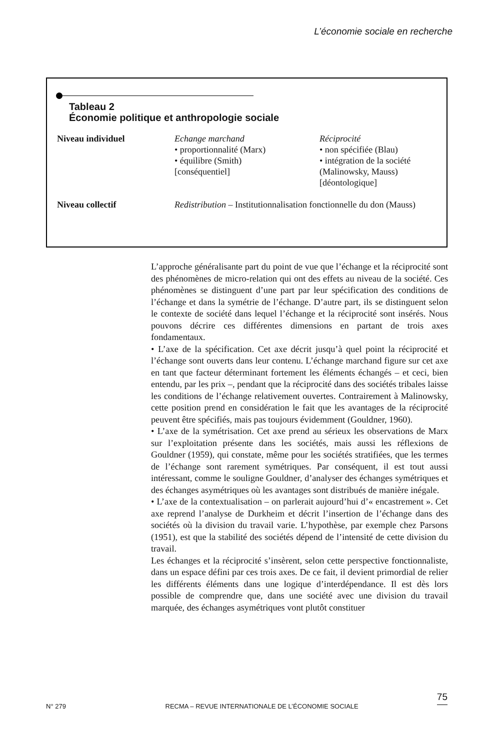L’économie sociale en recherche
Tableau 2
Économie politique et anthropologie sociale
| Niveau individuel | Echange marchand • proportionnalité (Marx) • équilibre (Smith) [conséquentiel] | Réciprocité • non spécifiée (Blau) • intégration de la société (Malinowsky, Mauss) [déontologique] |
| Niveau collectif | Redistribution – Institutionnalisation fonctionnelle du don (Mauss) | |
L’approche généralisante part du point de vue que l’échange et la réciprocité sont des phénomènes de micro-relation qui ont des effets au niveau de la société. Ces phénomènes se distinguent d’une part par leur spécification des conditions de l’échange et dans la symétrie de l’échange. D’autre part, ils se distinguent selon le contexte de société dans lequel l’échange et la réciprocité sont insérés. Nous pouvons décrire ces différentes dimensions en partant de trois axes fondamentaux.
• L’axe de la spécification. Cet axe décrit jusqu’à quel point la réciprocité et l’échange sont ouverts dans leur contenu. L’échange marchand figure sur cet axe en tant que facteur déterminant fortement les éléments échangés – et ceci, bien entendu, par les prix –, pendant que la réciprocité dans des sociétés tribales laisse les conditions de l’échange relativement ouvertes. Contrairement à Malinowsky, cette position prend en considération le fait que les avantages de la réciprocité peuvent être spécifiés, mais pas toujours évidemment (Gouldner, 1960).
• L’axe de la symétrisation. Cet axe prend au sérieux les observations de Marx sur l’exploitation présente dans les sociétés, mais aussi les réflexions de Gouldner (1959), qui constate, même pour les sociétés stratifiées, que les termes de l’échange sont rarement symétriques. Par conséquent, il est tout aussi intéressant, comme le souligne Gouldner, d’analyser des échanges symétriques et des échanges asymétriques où les avantages sont distribués de manière inégale.
• L’axe de la contextualisation – on parlerait aujourd’hui d’« encastrement ». Cet axe reprend l’analyse de Durkheim et décrit l’insertion de l’échange dans des sociétés où la division du travail varie. L’hypothèse, par exemple chez Parsons (1951), est que la stabilité des sociétés dépend de l’intensité de cette division du travail.
Les échanges et la réciprocité s’insèrent, selon cette perspective fonctionnaliste, dans un espace défini par ces trois axes. De ce fait, il devient primordial de relier les différents éléments dans une logique d’interdépendance. Il est dès lors possible de comprendre que, dans une société avec une division du travail marquée, des échanges asymétriques vont plutôt constituer
N° 279 RECMA – REVUE INTERNATIONALE DE L’ÉCONOMIE SOCIALE
75